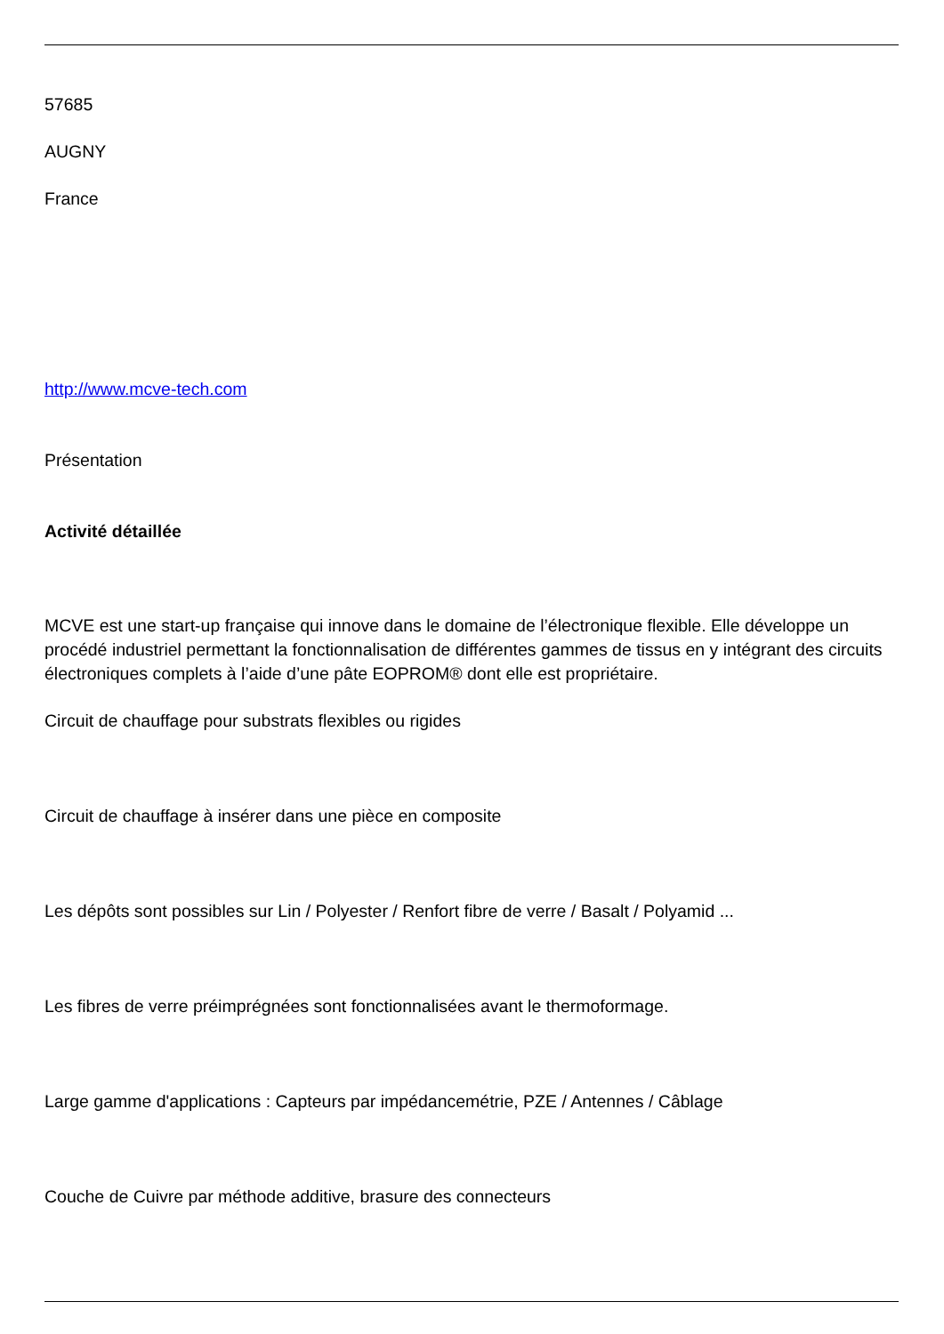57685
AUGNY
France
http://www.mcve-tech.com
Présentation
Activité détaillée
MCVE est une start-up française qui innove dans le domaine de l’électronique flexible. Elle développe un procédé industriel permettant la fonctionnalisation de différentes gammes de tissus en y intégrant des circuits électroniques complets à l’aide d’une pâte EOPROM® dont elle est propriétaire.
Circuit de chauffage pour substrats flexibles ou rigides
Circuit de chauffage à insérer dans une pièce en composite
Les dépôts sont possibles sur Lin / Polyester / Renfort fibre de verre / Basalt / Polyamid ...
Les fibres de verre préimprégnées sont fonctionnalisées avant le thermoformage.
Large gamme d'applications : Capteurs par impédancemétrie, PZE / Antennes / Câblage
Couche de Cuivre par méthode additive, brasure des connecteurs